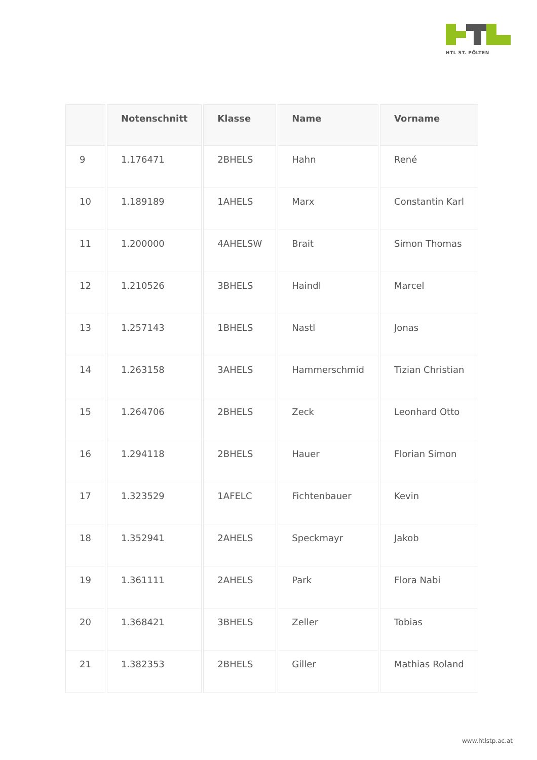HTL ST. PÖLTEN
| | Notenschnitt | Klasse | Name | Vorname |
| --- | --- | --- | --- | --- |
| 9 | 1.176471 | 2BHELS | Hahn | René |
| 10 | 1.189189 | 1AHELS | Marx | Constantin Karl |
| 11 | 1.200000 | 4AHELSW | Brait | Simon Thomas |
| 12 | 1.210526 | 3BHELS | Haindl | Marcel |
| 13 | 1.257143 | 1BHELS | Nastl | Jonas |
| 14 | 1.263158 | 3AHELS | Hammerschmid | Tizian Christian |
| 15 | 1.264706 | 2BHELS | Zeck | Leonhard Otto |
| 16 | 1.294118 | 2BHELS | Hauer | Florian Simon |
| 17 | 1.323529 | 1AFELC | Fichtenbauer | Kevin |
| 18 | 1.352941 | 2AHELS | Speckmayr | Jakob |
| 19 | 1.361111 | 2AHELS | Park | Flora Nabi |
| 20 | 1.368421 | 3BHELS | Zeller | Tobias |
| 21 | 1.382353 | 2BHELS | Giller | Mathias Roland |
www.htlstp.ac.at